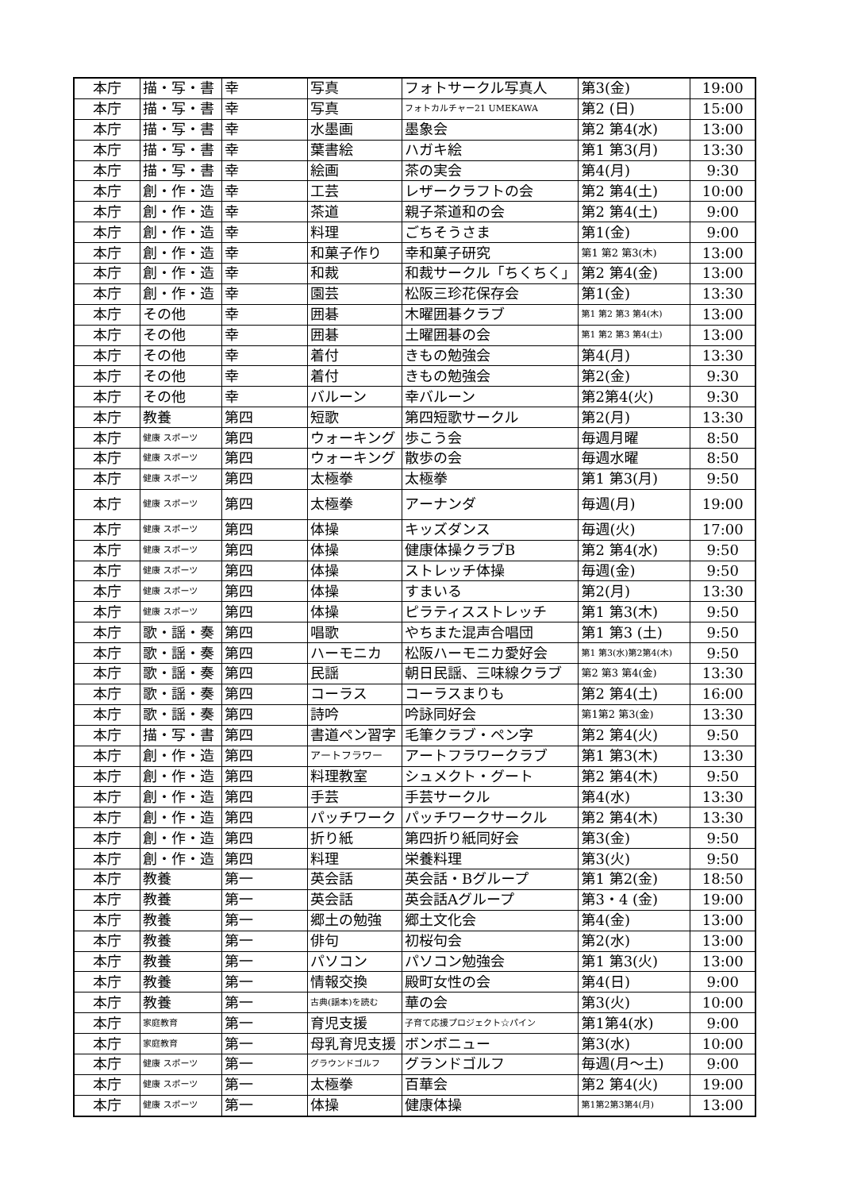| 本庁 | 描・写・書 | 幸 | 写真 | フォトサークル写真人 | 第3(金) | 19:00 |
| 本庁 | 描・写・書 | 幸 | 写真 | フォトカルチャー21 UMEKAWA | 第2 (日) | 15:00 |
| 本庁 | 描・写・書 | 幸 | 水墨画 | 墨象会 | 第2 第4(水) | 13:00 |
| 本庁 | 描・写・書 | 幸 | 葉書絵 | ハガキ絵 | 第1 第3(月) | 13:30 |
| 本庁 | 描・写・書 | 幸 | 絵画 | 茶の実会 | 第4(月) | 9:30 |
| 本庁 | 創・作・造 | 幸 | 工芸 | レザークラフトの会 | 第2 第4(土) | 10:00 |
| 本庁 | 創・作・造 | 幸 | 茶道 | 親子茶道和の会 | 第2 第4(土) | 9:00 |
| 本庁 | 創・作・造 | 幸 | 料理 | ごちそうさま | 第1(金) | 9:00 |
| 本庁 | 創・作・造 | 幸 | 和菓子作り | 幸和菓子研究 | 第1 第2 第3(木) | 13:00 |
| 本庁 | 創・作・造 | 幸 | 和裁 | 和裁サークル「ちくちく」 | 第2 第4(金) | 13:00 |
| 本庁 | 創・作・造 | 幸 | 園芸 | 松阪三珍花保存会 | 第1(金) | 13:30 |
| 本庁 | その他 | 幸 | 囲碁 | 木曜囲碁クラブ | 第1 第2 第3 第4(木) | 13:00 |
| 本庁 | その他 | 幸 | 囲碁 | 土曜囲碁の会 | 第1 第2 第3 第4(土) | 13:00 |
| 本庁 | その他 | 幸 | 着付 | きもの勉強会 | 第4(月) | 13:30 |
| 本庁 | その他 | 幸 | 着付 | きもの勉強会 | 第2(金) | 9:30 |
| 本庁 | その他 | 幸 | バルーン | 幸バルーン | 第2第4(火) | 9:30 |
| 本庁 | 教養 | 第四 | 短歌 | 第四短歌サークル | 第2(月) | 13:30 |
| 本庁 | 健康 スポーツ | 第四 | ウォーキング | 歩こう会 | 毎週月曜 | 8:50 |
| 本庁 | 健康 スポーツ | 第四 | ウォーキング | 散歩の会 | 毎週水曜 | 8:50 |
| 本庁 | 健康 スポーツ | 第四 | 太極拳 | 太極拳 | 第1 第3(月) | 9:50 |
| 本庁 | 健康 スポーツ | 第四 | 太極拳 | アーナンダ | 毎週(月) | 19:00 |
| 本庁 | 健康 スポーツ | 第四 | 体操 | キッズダンス | 毎週(火) | 17:00 |
| 本庁 | 健康 スポーツ | 第四 | 体操 | 健康体操クラブB | 第2 第4(水) | 9:50 |
| 本庁 | 健康 スポーツ | 第四 | 体操 | ストレッチ体操 | 毎週(金) | 9:50 |
| 本庁 | 健康 スポーツ | 第四 | 体操 | すまいる | 第2(月) | 13:30 |
| 本庁 | 健康 スポーツ | 第四 | 体操 | ピラティスストレッチ | 第1 第3(木) | 9:50 |
| 本庁 | 歌・謡・奏 | 第四 | 唱歌 | やちまた混声合唱団 | 第1 第3 (土) | 9:50 |
| 本庁 | 歌・謡・奏 | 第四 | ハーモニカ | 松阪ハーモニカ愛好会 | 第1 第3(水)第2第4(木) | 9:50 |
| 本庁 | 歌・謡・奏 | 第四 | 民謡 | 朝日民謡、三味線クラブ | 第2 第3 第4(金) | 13:30 |
| 本庁 | 歌・謡・奏 | 第四 | コーラス | コーラスまりも | 第2 第4(土) | 16:00 |
| 本庁 | 歌・謡・奏 | 第四 | 詩吟 | 吟詠同好会 | 第1第2 第3(金) | 13:30 |
| 本庁 | 描・写・書 | 第四 | 書道ペン習字 | 毛筆クラブ・ペン字 | 第2 第4(火) | 9:50 |
| 本庁 | 創・作・造 | 第四 | アートフラワー | アートフラワークラブ | 第1 第3(木) | 13:30 |
| 本庁 | 創・作・造 | 第四 | 料理教室 | シュメクト・グート | 第2 第4(木) | 9:50 |
| 本庁 | 創・作・造 | 第四 | 手芸 | 手芸サークル | 第4(水) | 13:30 |
| 本庁 | 創・作・造 | 第四 | パッチワーク | パッチワークサークル | 第2 第4(木) | 13:30 |
| 本庁 | 創・作・造 | 第四 | 折り紙 | 第四折り紙同好会 | 第3(金) | 9:50 |
| 本庁 | 創・作・造 | 第四 | 料理 | 栄養料理 | 第3(火) | 9:50 |
| 本庁 | 教養 | 第一 | 英会話 | 英会話・Bグループ | 第1 第2(金) | 18:50 |
| 本庁 | 教養 | 第一 | 英会話 | 英会話Aグループ | 第3・4 (金) | 19:00 |
| 本庁 | 教養 | 第一 | 郷土の勉強 | 郷土文化会 | 第4(金) | 13:00 |
| 本庁 | 教養 | 第一 | 俳句 | 初桜句会 | 第2(水) | 13:00 |
| 本庁 | 教養 | 第一 | パソコン | パソコン勉強会 | 第1 第3(火) | 13:00 |
| 本庁 | 教養 | 第一 | 情報交換 | 殿町女性の会 | 第4(日) | 9:00 |
| 本庁 | 教養 | 第一 | 古典(謡本)を読む | 華の会 | 第3(火) | 10:00 |
| 本庁 | 家庭教育 | 第一 | 育児支援 | 子育て応援プロジェクト☆パイン | 第1第4(水) | 9:00 |
| 本庁 | 家庭教育 | 第一 | 母乳育児支援 | ボンボニュー | 第3(水) | 10:00 |
| 本庁 | 健康 スポーツ | 第一 | グラウンドゴルフ | グランドゴルフ | 毎週(月～土) | 9:00 |
| 本庁 | 健康 スポーツ | 第一 | 太極拳 | 百華会 | 第2 第4(火) | 19:00 |
| 本庁 | 健康 スポーツ | 第一 | 体操 | 健康体操 | 第1第2第3第4(月) | 13:00 |